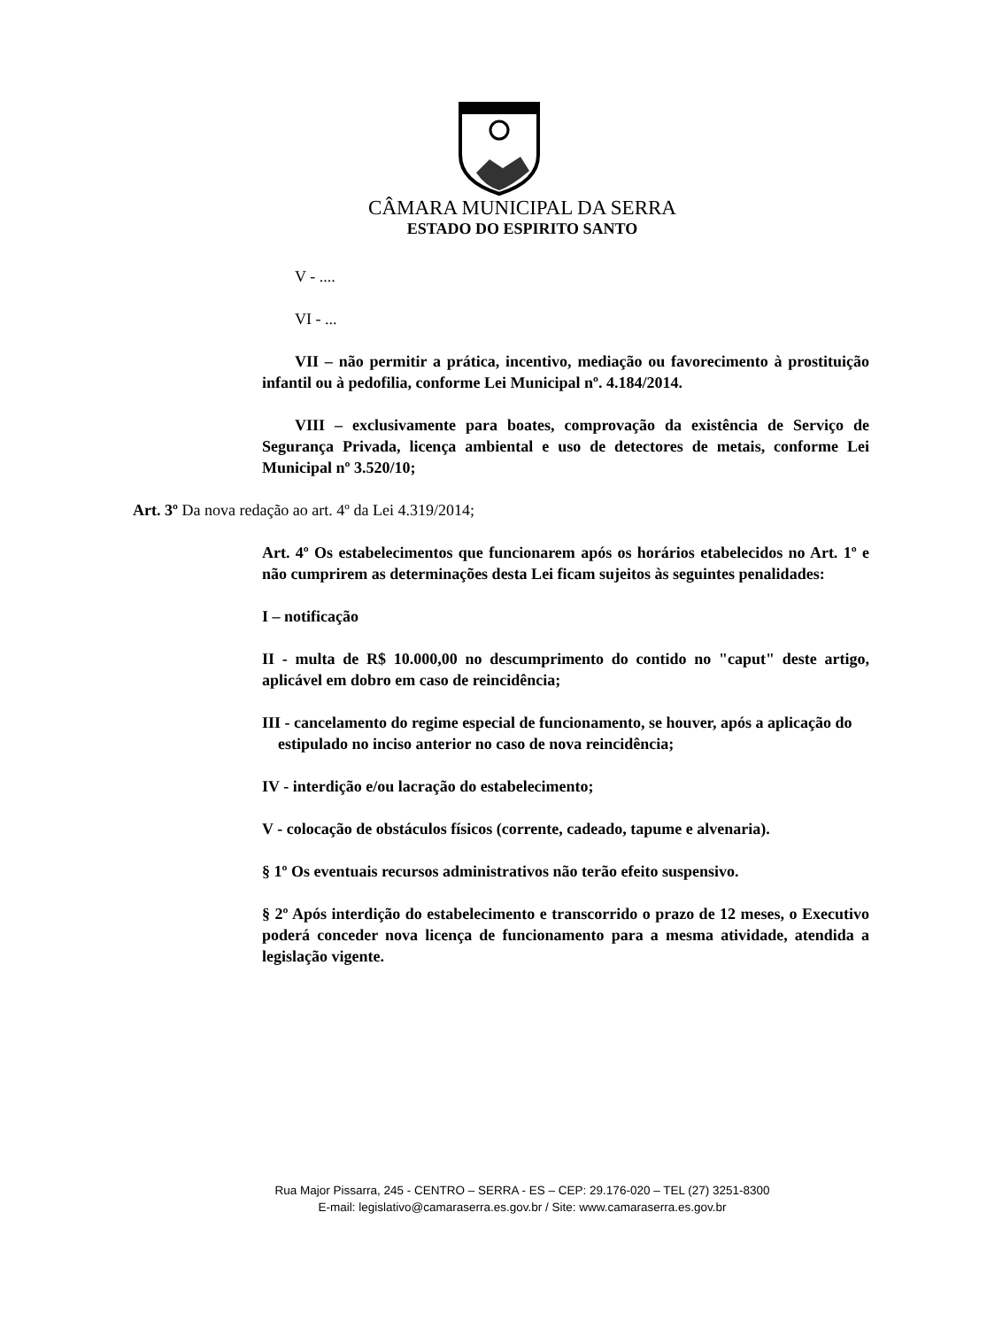CÂMARA MUNICIPAL DA SERRA
ESTADO DO ESPIRITO SANTO
V - ....
VI - ...
VII – não permitir a prática, incentivo, mediação ou favorecimento à prostituição infantil ou à pedofilia, conforme Lei Municipal nº. 4.184/2014.
VIII – exclusivamente para boates, comprovação da existência de Serviço de Segurança Privada, licença ambiental e uso de detectores de metais, conforme Lei Municipal nº 3.520/10;
Art. 3º Da nova redação ao art. 4º da Lei 4.319/2014;
Art. 4º Os estabelecimentos que funcionarem após os horários etabelecidos no Art. 1º e não cumprirem as determinações desta Lei ficam sujeitos às seguintes penalidades:
I – notificação
II - multa de R$ 10.000,00 no descumprimento do contido no "caput" deste artigo, aplicável em dobro em caso de reincidência;
III - cancelamento do regime especial de funcionamento, se houver, após a aplicação do
estipulado no inciso anterior no caso de nova reincidência;
IV - interdição e/ou lacração do estabelecimento;
V - colocação de obstáculos físicos (corrente, cadeado, tapume e alvenaria).
§ 1º Os eventuais recursos administrativos não terão efeito suspensivo.
§ 2º Após interdição do estabelecimento e transcorrido o prazo de 12 meses, o Executivo poderá conceder nova licença de funcionamento para a mesma atividade, atendida a legislação vigente.
Rua Major Pissarra, 245 - CENTRO – SERRA - ES – CEP: 29.176-020 – TEL (27) 3251-8300
E-mail: legislativo@camaraserra.es.gov.br / Site: www.camaraserra.es.gov.br